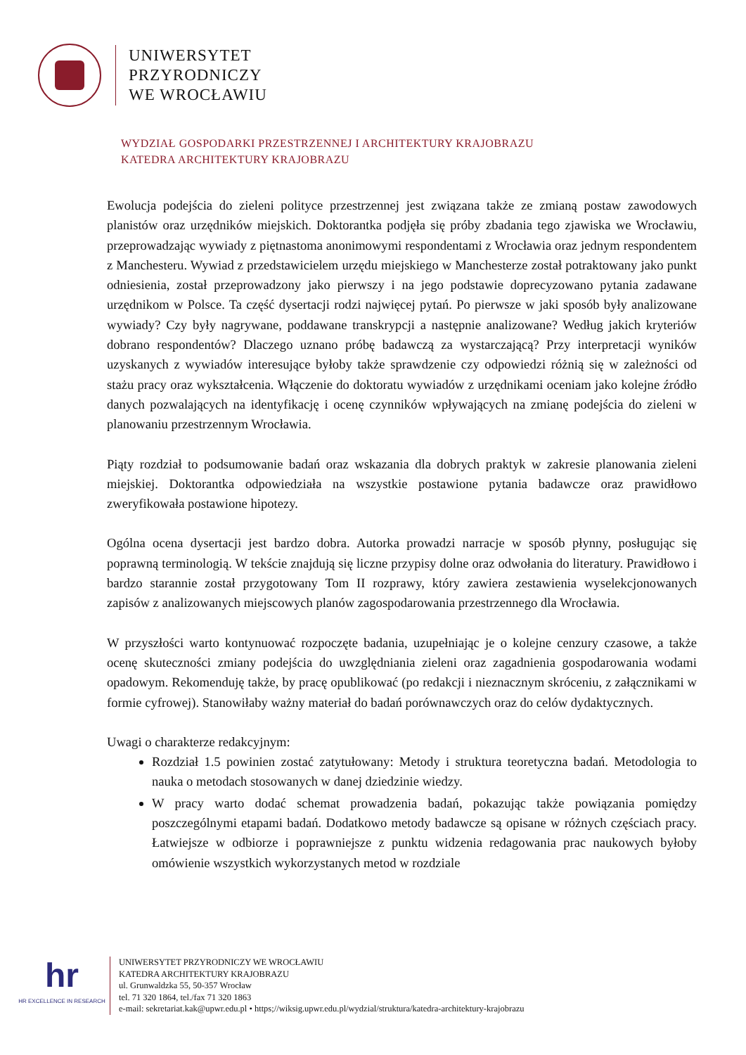UNIWERSYTET
PRZYRODNICZY
WE WROCŁAWIU
WYDZIAŁ GOSPODARKI PRZESTRZENNEJ I ARCHITEKTURY KRAJOBRAZU
KATEDRA ARCHITEKTURY KRAJOBRAZU
Ewolucja podejścia do zieleni polityce przestrzennej jest związana także ze zmianą postaw zawodowych planistów oraz urzędników miejskich. Doktorantka podjęła się próby zbadania tego zjawiska we Wrocławiu, przeprowadzając wywiady z piętnastoma anonimowymi respondentami z Wrocławia oraz jednym respondentem z Manchesteru. Wywiad z przedstawicielem urzędu miejskiego w Manchesterze został potraktowany jako punkt odniesienia, został przeprowadzony jako pierwszy i na jego podstawie doprecyzowano pytania zadawane urzędnikom w Polsce. Ta część dysertacji rodzi najwięcej pytań. Po pierwsze w jaki sposób były analizowane wywiady? Czy były nagrywane, poddawane transkrypcji a następnie analizowane? Według jakich kryteriów dobrano respondentów? Dlaczego uznano próbę badawczą za wystarczającą? Przy interpretacji wyników uzyskanych z wywiadów interesujące byłoby także sprawdzenie czy odpowiedzi różnią się w zależności od stażu pracy oraz wykształcenia. Włączenie do doktoratu wywiadów z urzędnikami oceniam jako kolejne źródło danych pozwalających na identyfikację i ocenę czynników wpływających na zmianę podejścia do zieleni w planowaniu przestrzennym Wrocławia.
Piąty rozdział to podsumowanie badań oraz wskazania dla dobrych praktyk w zakresie planowania zieleni miejskiej. Doktorantka odpowiedziała na wszystkie postawione pytania badawcze oraz prawidłowo zweryfikowała postawione hipotezy.
Ogólna ocena dysertacji jest bardzo dobra. Autorka prowadzi narracje w sposób płynny, posługując się poprawną terminologią. W tekście znajdują się liczne przypisy dolne oraz odwołania do literatury. Prawidłowo i bardzo starannie został przygotowany Tom II rozprawy, który zawiera zestawienia wyselekcjonowanych zapisów z analizowanych miejscowych planów zagospodarowania przestrzennego dla Wrocławia.
W przyszłości warto kontynuować rozpoczęte badania, uzupełniając je o kolejne cenzury czasowe, a także ocenę skuteczności zmiany podejścia do uwzględniania zieleni oraz zagadnienia gospodarowania wodami opadowym. Rekomenduję także, by pracę opublikować (po redakcji i nieznacznym skróceniu, z załącznikami w formie cyfrowej). Stanowiłaby ważny materiał do badań porównawczych oraz do celów dydaktycznych.
Uwagi o charakterze redakcyjnym:
Rozdział 1.5 powinien zostać zatytułowany: Metody i struktura teoretyczna badań. Metodologia to nauka o metodach stosowanych w danej dziedzinie wiedzy.
W pracy warto dodać schemat prowadzenia badań, pokazując także powiązania pomiędzy poszczególnymi etapami badań. Dodatkowo metody badawcze są opisane w różnych częściach pracy. Łatwiejsze w odbiorze i poprawniejsze z punktu widzenia redagowania prac naukowych byłoby omówienie wszystkich wykorzystanych metod w rozdziale
hr
HR EXCELLENCE IN RESEARCH
UNIWERSYTET PRZYRODNICZY WE WROCŁAWIU
KATEDRA ARCHITEKTURY KRAJOBRAZU
ul. Grunwaldzka 55, 50-357 Wrocław
tel. 71 320 1864, tel./fax 71 320 1863
e-mail: sekretariat.kak@upwr.edu.pl • https;//wiksig.upwr.edu.pl/wydzial/struktura/katedra-architektury-krajobrazu